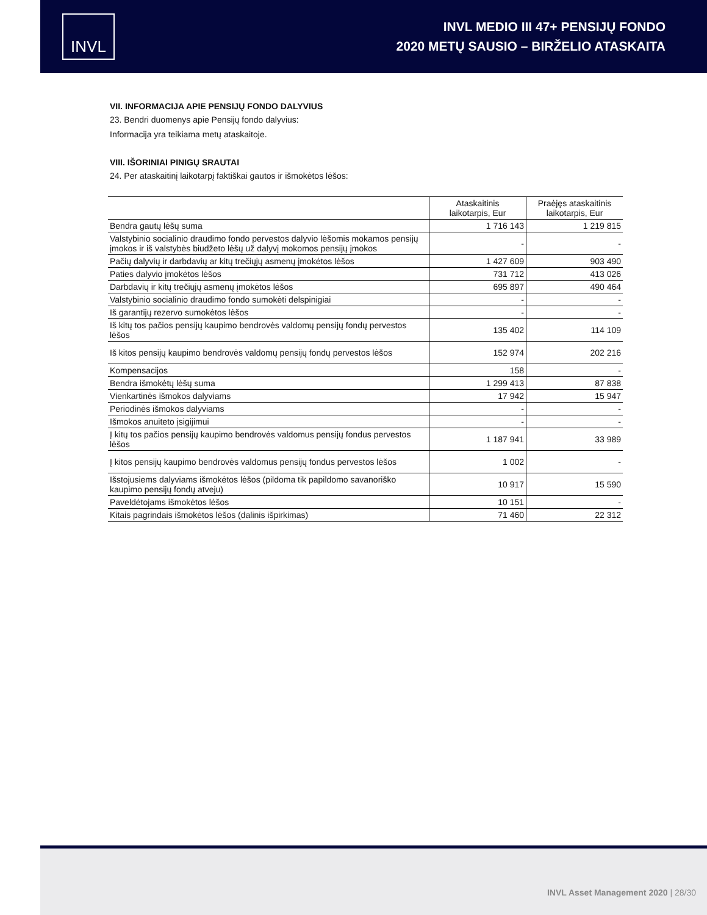INVL
INVL MEDIO III 47+ PENSIJŲ FONDO
2020 METŲ SAUSIO – BIRŽELIO ATASKAITA
VII. INFORMACIJA APIE PENSIJŲ FONDO DALYVIUS
23. Bendri duomenys apie Pensijų fondo dalyvius:
Informacija yra teikiama metų ataskaitoje.
VIII. IŠORINIAI PINIGŲ SRAUTAI
24. Per ataskaitinį laikotarpį faktiškai gautos ir išmokėtos lėšos:
| | Ataskaitinis laikotarpis, Eur | Praėjęs ataskaitinis laikotarpis, Eur |
| --- | --- | --- |
| Bendra gautų lėšų suma | 1 716 143 | 1 219 815 |
| Valstybinio socialinio draudimo fondo pervestos dalyvio lėšomis mokamos pensijų įmokos ir iš valstybės biudžeto lėšų už dalyvį mokomos pensijų įmokos | - | - |
| Pačių dalyvių ir darbdavių ar kitų trečiųjų asmenų įmokėtos lėšos | 1 427 609 | 903 490 |
| Paties dalyvio įmokėtos lėšos | 731 712 | 413 026 |
| Darbdavių ir kitų trečiųjų asmenų įmokėtos lėšos | 695 897 | 490 464 |
| Valstybinio socialinio draudimo fondo sumokėti delspinigiai | - | - |
| Iš garantijų rezervo sumokėtos lėšos | - | - |
| Iš kitų tos pačios pensijų kaupimo bendrovės valdomų pensijų fondų pervestos lėšos | 135 402 | 114 109 |
| Iš kitos pensijų kaupimo bendrovės valdomų pensijų fondų pervestos lėšos | 152 974 | 202 216 |
| Kompensacijos | 158 | - |
| Bendra išmokėtų lėšų suma | 1 299 413 | 87 838 |
| Vienkartinės išmokos dalyviams | 17 942 | 15 947 |
| Periodinės išmokos dalyviams | - | - |
| Išmokos anuiteto įsigijimui | - | - |
| Į kitų tos pačios pensijų kaupimo bendrovės valdomus pensijų fondus pervestos lėšos | 1 187 941 | 33 989 |
| Į kitos pensijų kaupimo bendrovės valdomus pensijų fondus pervestos lėšos | 1 002 | - |
| Išstojusiems dalyviams išmokėtos lėšos (pildoma tik papildomo savanoriško kaupimo pensijų fondų atveju) | 10 917 | 15 590 |
| Paveldėtojams išmokėtos lėšos | 10 151 | - |
| Kitais pagrindais išmokėtos lėšos (dalinis išpirkimas) | 71 460 | 22 312 |
INVL Asset Management 2020 | 28/30